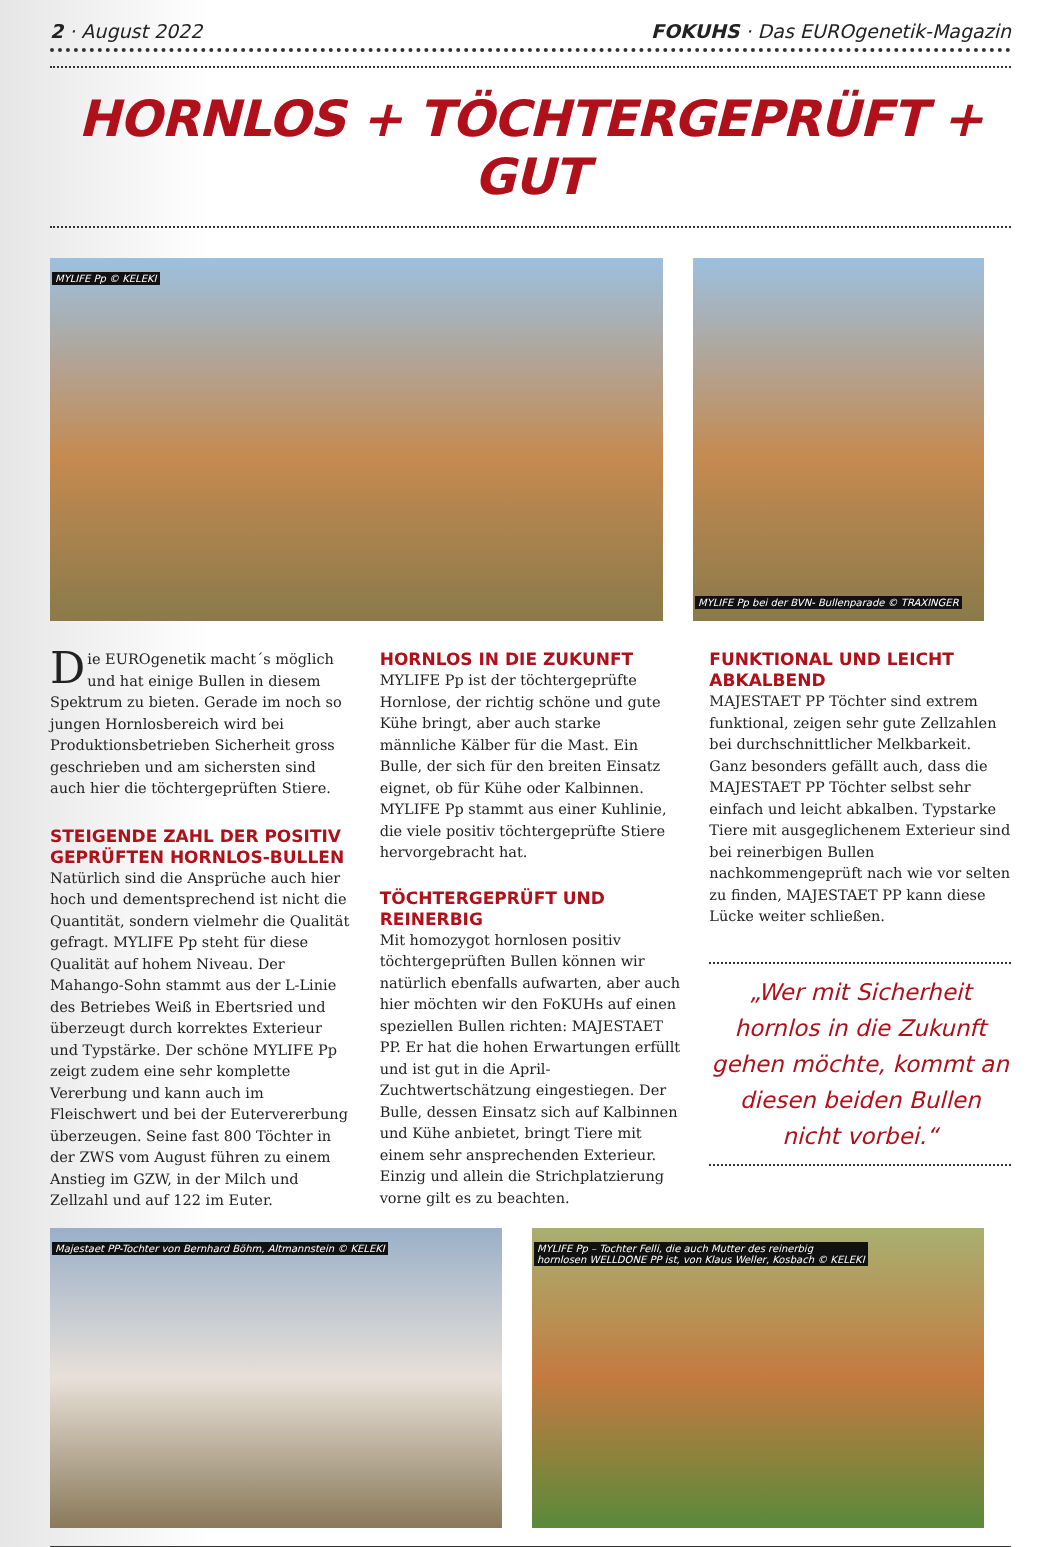2 · August 2022 FOKUHS · Das EUROgenetik-Magazin
HORNLOS + TÖCHTERGEPRÜFT + GUT
MYLIFE Pp © KELEKI
MYLIFE Pp bei der BVN- Bullenparade © TRAXINGER
Die EUROgenetik macht´s möglich und hat einige Bullen in diesem Spektrum zu bieten. Gerade im noch so jungen Hornlosbereich wird bei Produktionsbetrieben Sicherheit gross geschrieben und am sichersten sind auch hier die töchtergeprüften Stiere.
STEIGENDE ZAHL DER POSITIV GEPRÜFTEN HORNLOS-BULLEN
Natürlich sind die Ansprüche auch hier hoch und dementsprechend ist nicht die Quantität, sondern vielmehr die Qualität gefragt. MYLIFE Pp steht für diese Qualität auf hohem Niveau. Der Mahango-Sohn stammt aus der L-Linie des Betriebes Weiß in Ebertsried und überzeugt durch korrektes Exterieur und Typstärke. Der schöne MYLIFE Pp zeigt zudem eine sehr komplette Vererbung und kann auch im Fleischwert und bei der Eutervererbung überzeugen. Seine fast 800 Töchter in der ZWS vom August führen zu einem Anstieg im GZW, in der Milch und Zellzahl und auf 122 im Euter.
HORNLOS IN DIE ZUKUNFT
MYLIFE Pp ist der töchtergeprüfte Hornlose, der richtig schöne und gute Kühe bringt, aber auch starke männliche Kälber für die Mast. Ein Bulle, der sich für den breiten Einsatz eignet, ob für Kühe oder Kalbinnen. MYLIFE Pp stammt aus einer Kuhlinie, die viele positiv töchtergeprüfte Stiere hervorgebracht hat.
TÖCHTERGEPRÜFT UND REINERBIG
Mit homozygot hornlosen positiv töchtergeprüften Bullen können wir natürlich ebenfalls aufwarten, aber auch hier möchten wir den FoKUHs auf einen speziellen Bullen richten: MAJESTAET PP. Er hat die hohen Erwartungen erfüllt und ist gut in die April-Zuchtwertschätzung eingestiegen. Der Bulle, dessen Einsatz sich auf Kalbinnen und Kühe anbietet, bringt Tiere mit einem sehr ansprechenden Exterieur. Einzig und allein die Strichplatzierung vorne gilt es zu beachten.
FUNKTIONAL UND LEICHT ABKALBEND
MAJESTAET PP Töchter sind extrem funktional, zeigen sehr gute Zellzahlen bei durchschnittlicher Melkbarkeit. Ganz besonders gefällt auch, dass die MAJESTAET PP Töchter selbst sehr einfach und leicht abkalben. Typstarke Tiere mit ausgeglichenem Exterieur sind bei reinerbigen Bullen nachkommengeprüft nach wie vor selten zu finden, MAJESTAET PP kann diese Lücke weiter schließen.
„Wer mit Sicherheit hornlos in die Zukunft gehen möchte, kommt an diesen beiden Bullen nicht vorbei.“
Majestaet PP-Tochter von Bernhard Böhm, Altmannstein © KELEKI
MYLIFE Pp – Tochter Felli, die auch Mutter des reinerbig
hornlosen WELLDONE PP ist, von Klaus Weller, Kosbach © KELEKI